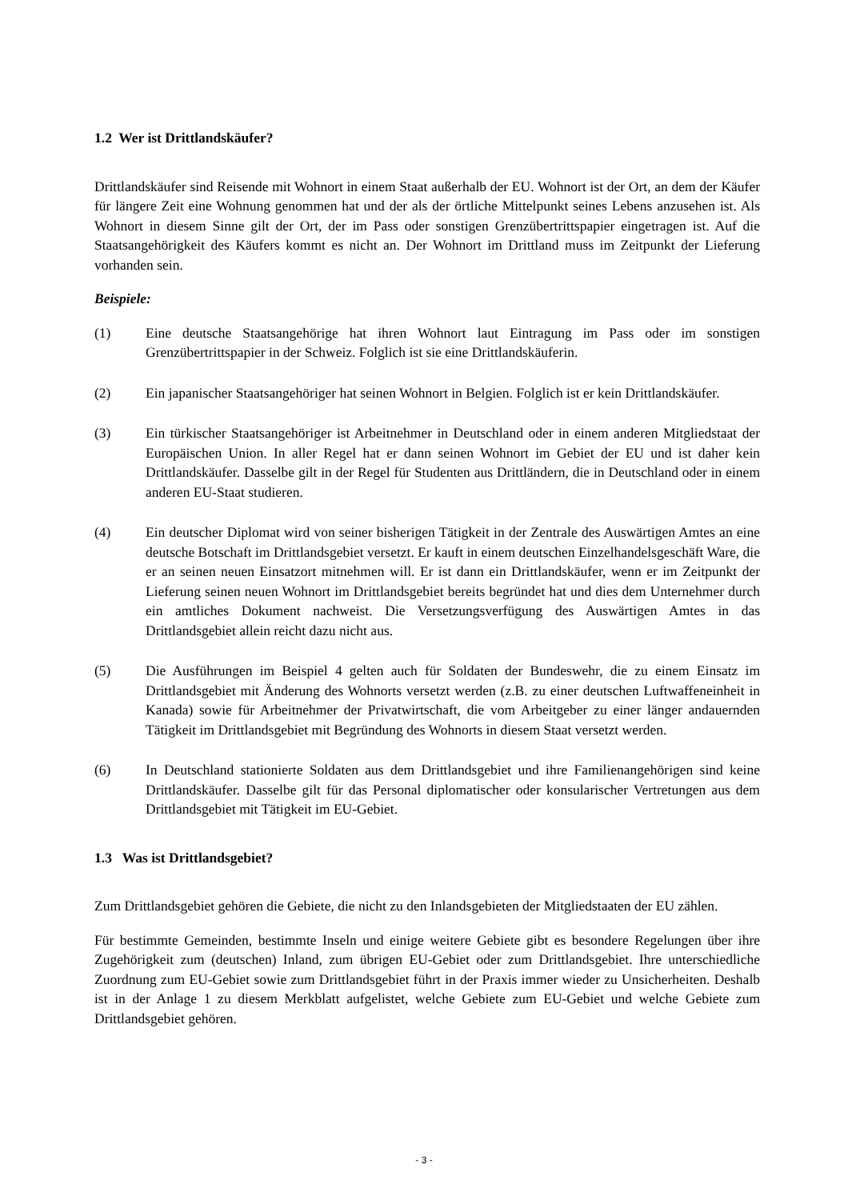1.2 Wer ist Drittlandskäufer?
Drittlandskäufer sind Reisende mit Wohnort in einem Staat außerhalb der EU. Wohnort ist der Ort, an dem der Käufer für längere Zeit eine Wohnung genommen hat und der als der örtliche Mittelpunkt seines Lebens anzusehen ist. Als Wohnort in diesem Sinne gilt der Ort, der im Pass oder sonstigen Grenzübertrittspapier eingetragen ist. Auf die Staatsangehörigkeit des Käufers kommt es nicht an. Der Wohnort im Drittland muss im Zeitpunkt der Lieferung vorhanden sein.
Beispiele:
(1) Eine deutsche Staatsangehörige hat ihren Wohnort laut Eintragung im Pass oder im sonstigen Grenzübertrittspapier in der Schweiz. Folglich ist sie eine Drittlandskäuferin.
(2) Ein japanischer Staatsangehöriger hat seinen Wohnort in Belgien. Folglich ist er kein Drittlandskäufer.
(3) Ein türkischer Staatsangehöriger ist Arbeitnehmer in Deutschland oder in einem anderen Mitgliedstaat der Europäischen Union. In aller Regel hat er dann seinen Wohnort im Gebiet der EU und ist daher kein Drittlandskäufer. Dasselbe gilt in der Regel für Studenten aus Drittländern, die in Deutschland oder in einem anderen EU-Staat studieren.
(4) Ein deutscher Diplomat wird von seiner bisherigen Tätigkeit in der Zentrale des Auswärtigen Amtes an eine deutsche Botschaft im Drittlandsgebiet versetzt. Er kauft in einem deutschen Einzelhandelsgeschäft Ware, die er an seinen neuen Einsatzort mitnehmen will. Er ist dann ein Drittlandskäufer, wenn er im Zeitpunkt der Lieferung seinen neuen Wohnort im Drittlandsgebiet bereits begründet hat und dies dem Unternehmer durch ein amtliches Dokument nachweist. Die Versetzungsverfügung des Auswärtigen Amtes in das Drittlandsgebiet allein reicht dazu nicht aus.
(5) Die Ausführungen im Beispiel 4 gelten auch für Soldaten der Bundeswehr, die zu einem Einsatz im Drittlandsgebiet mit Änderung des Wohnorts versetzt werden (z.B. zu einer deutschen Luftwaffeneinheit in Kanada) sowie für Arbeitnehmer der Privatwirtschaft, die vom Arbeitgeber zu einer länger andauernden Tätigkeit im Drittlandsgebiet mit Begründung des Wohnorts in diesem Staat versetzt werden.
(6) In Deutschland stationierte Soldaten aus dem Drittlandsgebiet und ihre Familienangehörigen sind keine Drittlandskäufer. Dasselbe gilt für das Personal diplomatischer oder konsularischer Vertretungen aus dem Drittlandsgebiet mit Tätigkeit im EU-Gebiet.
1.3 Was ist Drittlandsgebiet?
Zum Drittlandsgebiet gehören die Gebiete, die nicht zu den Inlandsgebieten der Mitgliedstaaten der EU zählen.
Für bestimmte Gemeinden, bestimmte Inseln und einige weitere Gebiete gibt es besondere Regelungen über ihre Zugehörigkeit zum (deutschen) Inland, zum übrigen EU-Gebiet oder zum Drittlandsgebiet. Ihre unterschiedliche Zuordnung zum EU-Gebiet sowie zum Drittlandsgebiet führt in der Praxis immer wieder zu Unsicherheiten. Deshalb ist in der Anlage 1 zu diesem Merkblatt aufgelistet, welche Gebiete zum EU-Gebiet und welche Gebiete zum Drittlandsgebiet gehören.
- 3 -